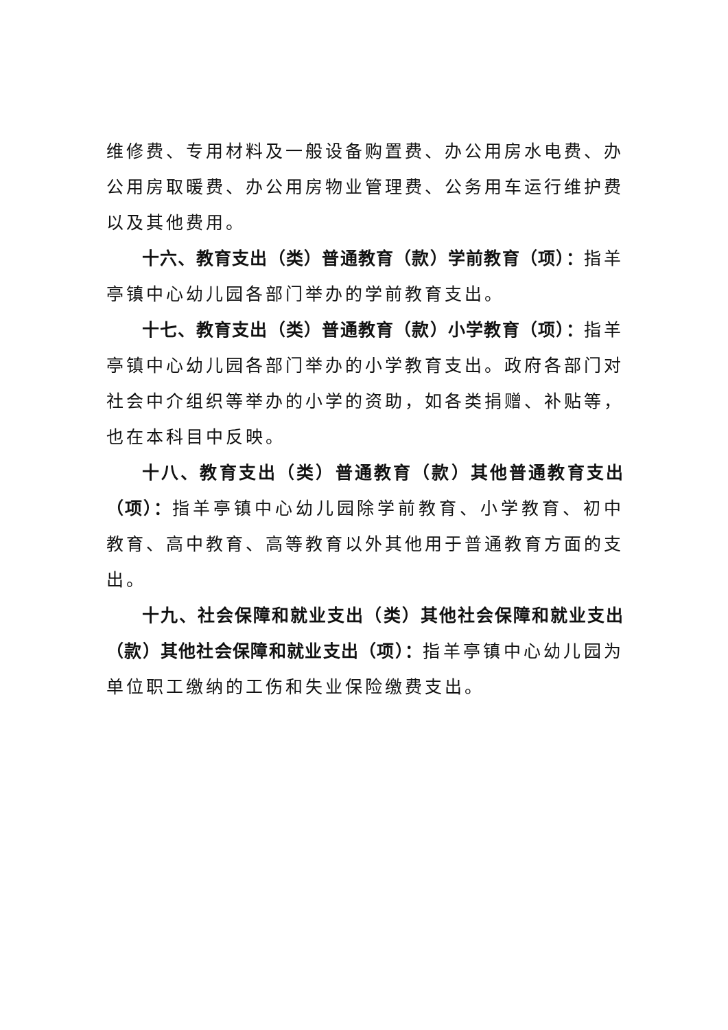维修费、专用材料及一般设备购置费、办公用房水电费、办公用房取暖费、办公用房物业管理费、公务用车运行维护费以及其他费用。
十六、教育支出（类）普通教育（款）学前教育（项）：指羊亭镇中心幼儿园各部门举办的学前教育支出。
十七、教育支出（类）普通教育（款）小学教育（项）：指羊亭镇中心幼儿园各部门举办的小学教育支出。政府各部门对社会中介组织等举办的小学的资助，如各类捐赠、补贴等，也在本科目中反映。
十八、教育支出（类）普通教育（款）其他普通教育支出（项）：指羊亭镇中心幼儿园除学前教育、小学教育、初中教育、高中教育、高等教育以外其他用于普通教育方面的支出。
十九、社会保障和就业支出（类）其他社会保障和就业支出（款）其他社会保障和就业支出（项）：指羊亭镇中心幼儿园为单位职工缴纳的工伤和失业保险缴费支出。